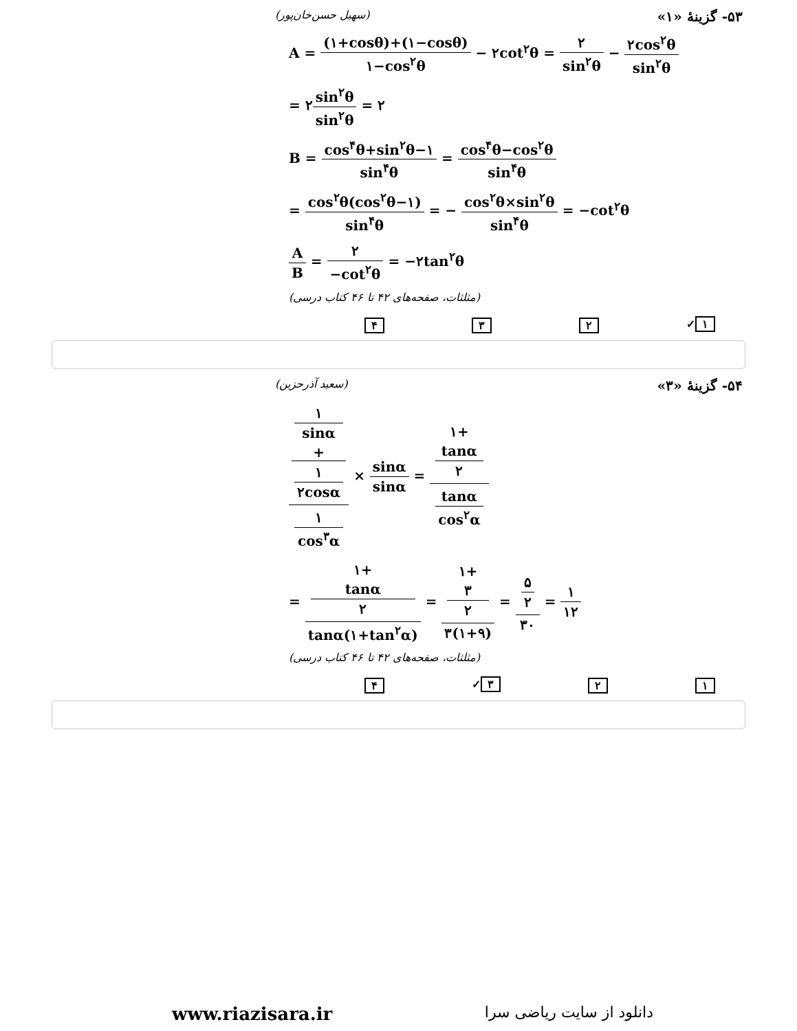۵۳- گزینهٔ «۱» (سهیل حسن‌خان‌پور)
A = (۱+cosθ)+(۱−cosθ) ۱−cos<sup>۲</sup>θ − ۲cot<sup>۲</sup>θ = ۲ sin<sup>۲</sup>θ − ۲cos<sup>۲</sup>θ sin<sup>۲</sup>θ
= ۲sin<sup>۲</sup>θ sin<sup>۲</sup>θ = ۲
B = cos<sup>۴</sup>θ+sin<sup>۲</sup>θ−۱ sin<sup>۴</sup>θ = cos<sup>۴</sup>θ−cos<sup>۲</sup>θ sin<sup>۴</sup>θ
= cos<sup>۲</sup>θ(cos<sup>۲</sup>θ−۱) sin<sup>۴</sup>θ = − cos<sup>۲</sup>θ×sin<sup>۲</sup>θ sin<sup>۴</sup>θ = −cot<sup>۲</sup>θ
A B = ۲ −cot<sup>۲</sup>θ = −۲tan<sup>۲</sup>θ
(مثلثات، صفحه‌های ۴۲ تا ۴۶ کتاب درسی)
۱ ✓ ۲ ۳ ۴
۵۴- گزینهٔ «۳» (سعید آذرحزین)
۱
sinα
+
۱
۲cosα ۱
cos<sup>۳</sup>α × sinα sinα = ۱+
tanα
۲ tanα
cos<sup>۲</sup>α
= ۱+
tanα
۲ tanα(۱+tan<sup>۲</sup>α) = ۱+
۳
۲ ۳(۱+۹) = ۵
۲ ۳۰ = ۱ ۱۲
(مثلثات، صفحه‌های ۴۲ تا ۴۶ کتاب درسی)
۱ ۲ ۳ ✓ ۴
www.riazisara.ir دانلود از سایت ریاضی سرا